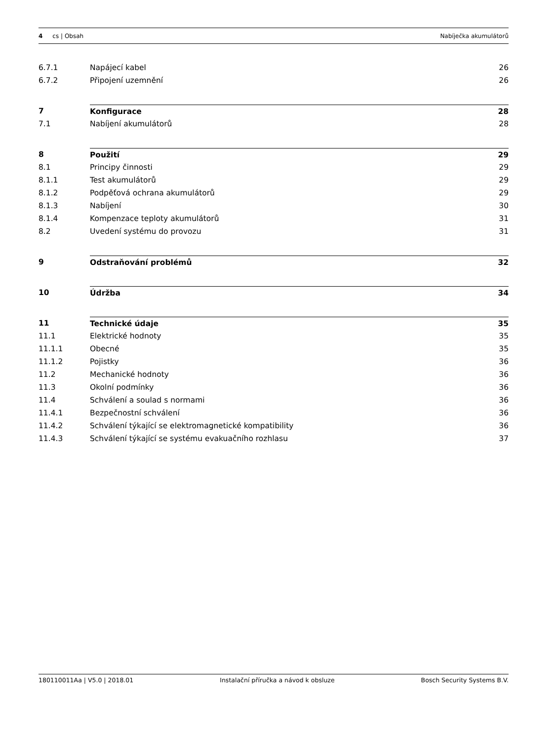4 cs | Obsah Nabíječka akumulátorů
6.7.1 Napájecí kabel 26
6.7.2 Připojení uzemnění 26
7 Konfigurace 28
7.1 Nabíjení akumulátorů 28
8 Použití 29
8.1 Principy činnosti 29
8.1.1 Test akumulátorů 29
8.1.2 Podpěťová ochrana akumulátorů 29
8.1.3 Nabíjení 30
8.1.4 Kompenzace teploty akumulátorů 31
8.2 Uvedení systému do provozu 31
9 Odstraňování problémů 32
10 Údržba 34
11 Technické údaje 35
11.1 Elektrické hodnoty 35
11.1.1 Obecné 35
11.1.2 Pojistky 36
11.2 Mechanické hodnoty 36
11.3 Okolní podmínky 36
11.4 Schválení a soulad s normami 36
11.4.1 Bezpečnostní schválení 36
11.4.2 Schválení týkající se elektromagnetické kompatibility 36
11.4.3 Schválení týkající se systému evakuačního rozhlasu 37
180110011Aa | V5.0 | 2018.01 Instalační příručka a návod k obsluze Bosch Security Systems B.V.